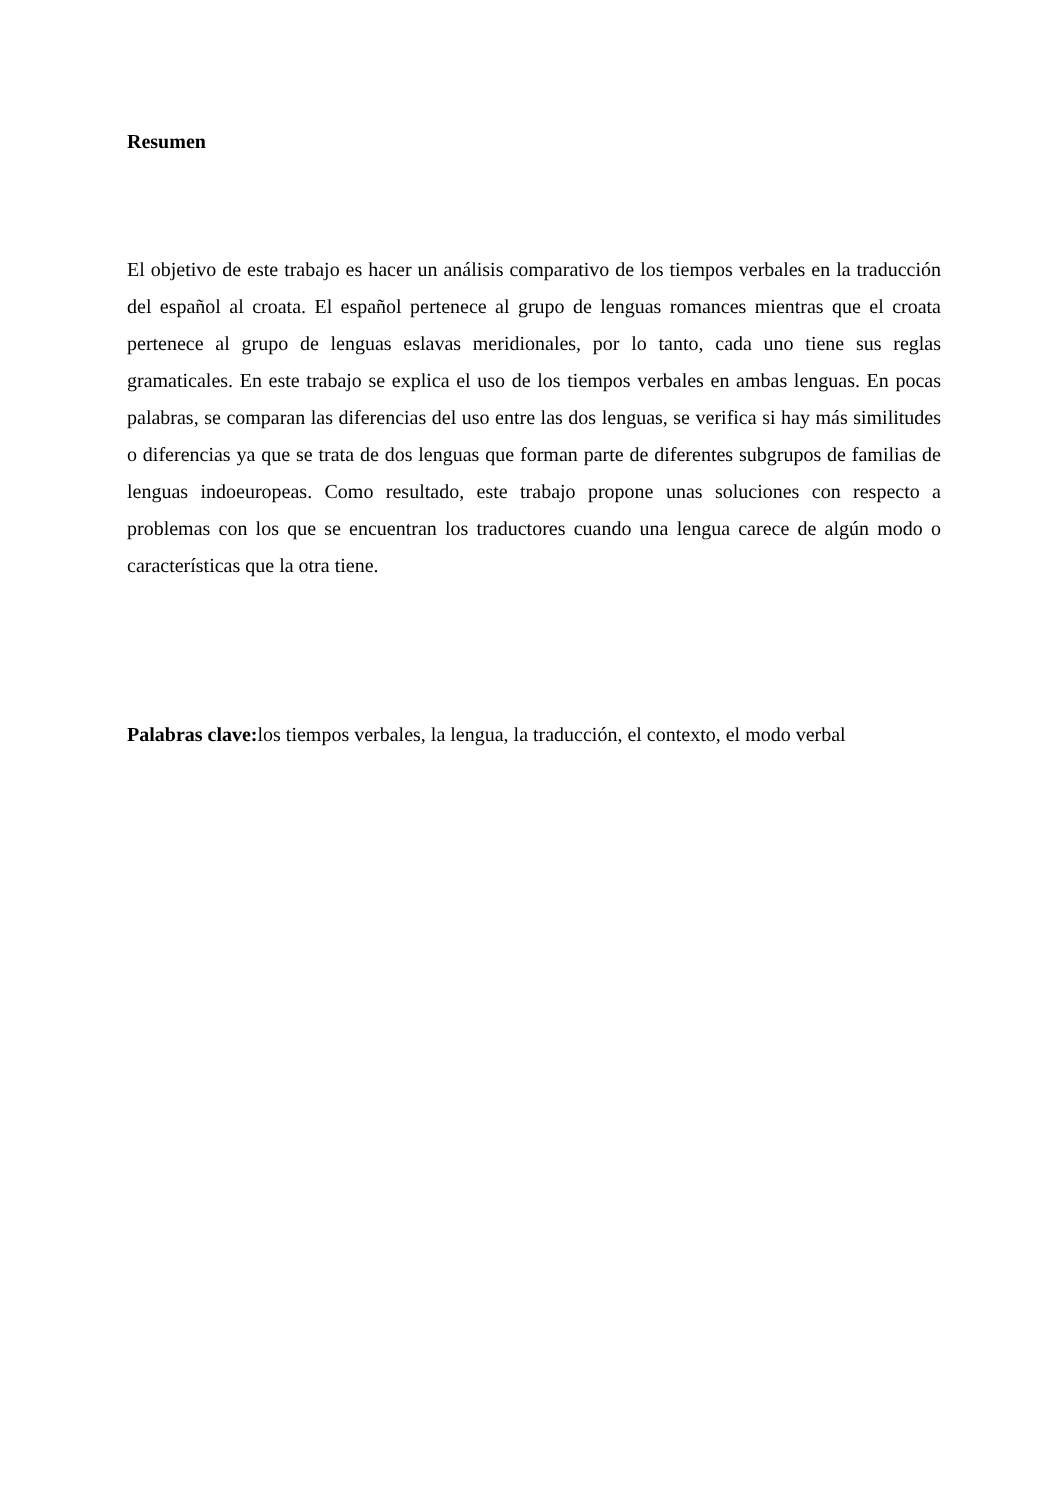Resumen
El objetivo de este trabajo es hacer un análisis comparativo de los tiempos verbales en la traducción del español al croata. El español pertenece al grupo de lenguas romances mientras que el croata pertenece al grupo de lenguas eslavas meridionales, por lo tanto, cada uno tiene sus reglas gramaticales. En este trabajo se explica el uso de los tiempos verbales en ambas lenguas. En pocas palabras, se comparan las diferencias del uso entre las dos lenguas, se verifica si hay más similitudes o diferencias ya que se trata de dos lenguas que forman parte de diferentes subgrupos de familias de lenguas indoeuropeas. Como resultado, este trabajo propone unas soluciones con respecto a problemas con los que se encuentran los traductores cuando una lengua carece de algún modo o características que la otra tiene.
Palabras clave: los tiempos verbales, la lengua, la traducción, el contexto, el modo verbal